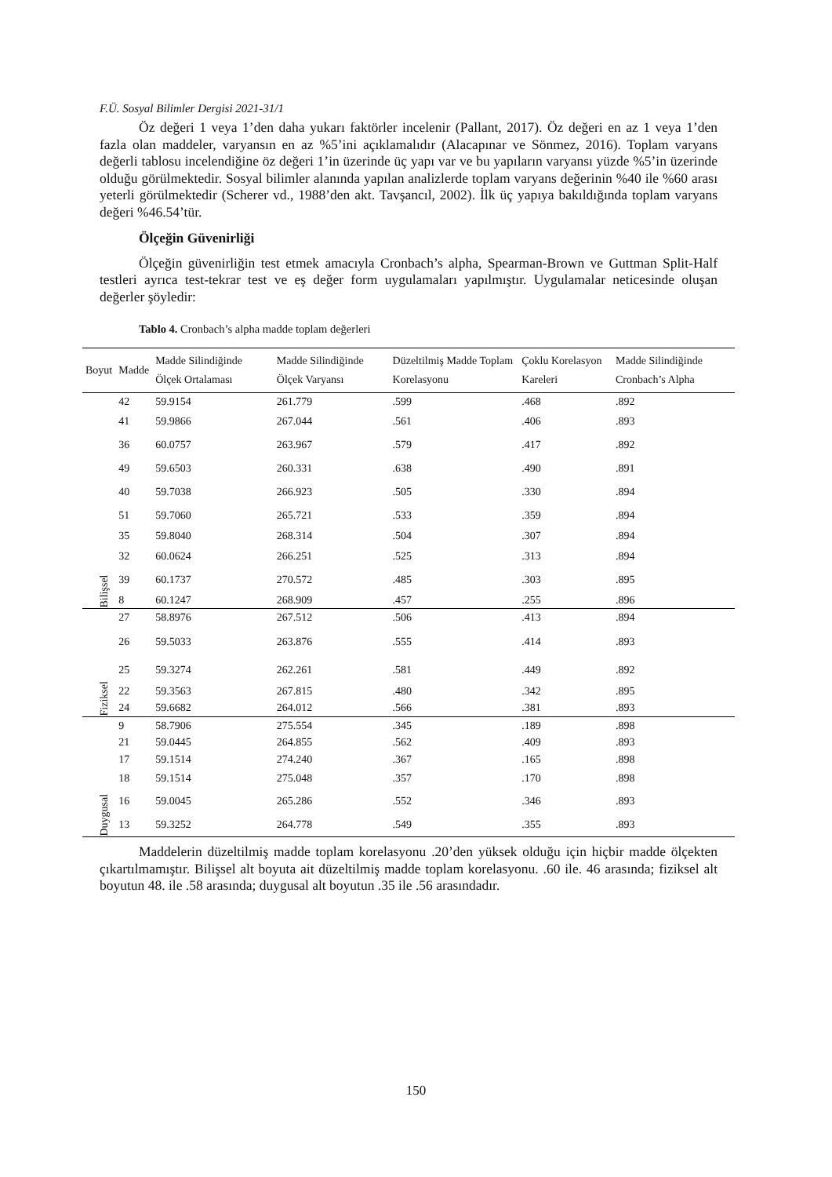F.Ü. Sosyal Bilimler Dergisi 2021-31/1
Öz değeri 1 veya 1’den daha yukarı faktörler incelenir (Pallant, 2017). Öz değeri en az 1 veya 1’den fazla olan maddeler, varyansın en az %5’ini açıklamalıdır (Alacapınar ve Sönmez, 2016). Toplam varyans değerli tablosu incelendiğine öz değeri 1’in üzerinde üç yapı var ve bu yapıların varyansı yüzde %5’in üzerinde olduğu görülmektedir. Sosyal bilimler alanında yapılan analizlerde toplam varyans değerinin %40 ile %60 arası yeterli görülmektedir (Scherer vd., 1988’den akt. Tavşancıl, 2002). İlk üç yapıya bakıldığında toplam varyans değeri %46.54’tür.
Ölçeğin Güvenirliği
Ölçeğin güvenirliğin test etmek amacıyla Cronbach’s alpha, Spearman-Brown ve Guttman Split-Half testleri ayrıca test-tekrar test ve eş değer form uygulamaları yapılmıştır. Uygulamalar neticesinde oluşan değerler şöyledir:
Tablo 4. Cronbach’s alpha madde toplam değerleri
| Boyut | Madde | Madde Silindiğinde Ölçek Ortalaması | Madde Silindiğinde Ölçek Varyansı | Düzeltilmiş Madde Toplam Korelasyonu | Çoklu Korelasyon Kareleri | Madde Silindiğinde Cronbach’s Alpha |
| --- | --- | --- | --- | --- | --- | --- |
| Bilişsel | 42 | 59.9154 | 261.779 | .599 | .468 | .892 |
| | 41 | 59.9866 | 267.044 | .561 | .406 | .893 |
| | 36 | 60.0757 | 263.967 | .579 | .417 | .892 |
| | 49 | 59.6503 | 260.331 | .638 | .490 | .891 |
| | 40 | 59.7038 | 266.923 | .505 | .330 | .894 |
| | 51 | 59.7060 | 265.721 | .533 | .359 | .894 |
| | 35 | 59.8040 | 268.314 | .504 | .307 | .894 |
| | 32 | 60.0624 | 266.251 | .525 | .313 | .894 |
| | 39 | 60.1737 | 270.572 | .485 | .303 | .895 |
| | 8 | 60.1247 | 268.909 | .457 | .255 | .896 |
| Fiziksel | 27 | 58.8976 | 267.512 | .506 | .413 | .894 |
| | 26 | 59.5033 | 263.876 | .555 | .414 | .893 |
| | 25 | 59.3274 | 262.261 | .581 | .449 | .892 |
| | 22 | 59.3563 | 267.815 | .480 | .342 | .895 |
| | 24 | 59.6682 | 264.012 | .566 | .381 | .893 |
| Duygusal | 9 | 58.7906 | 275.554 | .345 | .189 | .898 |
| | 21 | 59.0445 | 264.855 | .562 | .409 | .893 |
| | 17 | 59.1514 | 274.240 | .367 | .165 | .898 |
| | 18 | 59.1514 | 275.048 | .357 | .170 | .898 |
| | 16 | 59.0045 | 265.286 | .552 | .346 | .893 |
| | 13 | 59.3252 | 264.778 | .549 | .355 | .893 |
Maddelerin düzeltilmiş madde toplam korelasyonu .20’den yüksek olduğu için hiçbir madde ölçekten çıkartılmamıştır. Bilişsel alt boyuta ait düzeltilmiş madde toplam korelasyonu. .60 ile. 46 arasında; fiziksel alt boyutun 48. ile .58 arasında; duygusal alt boyutun .35 ile .56 arasındadır.
150